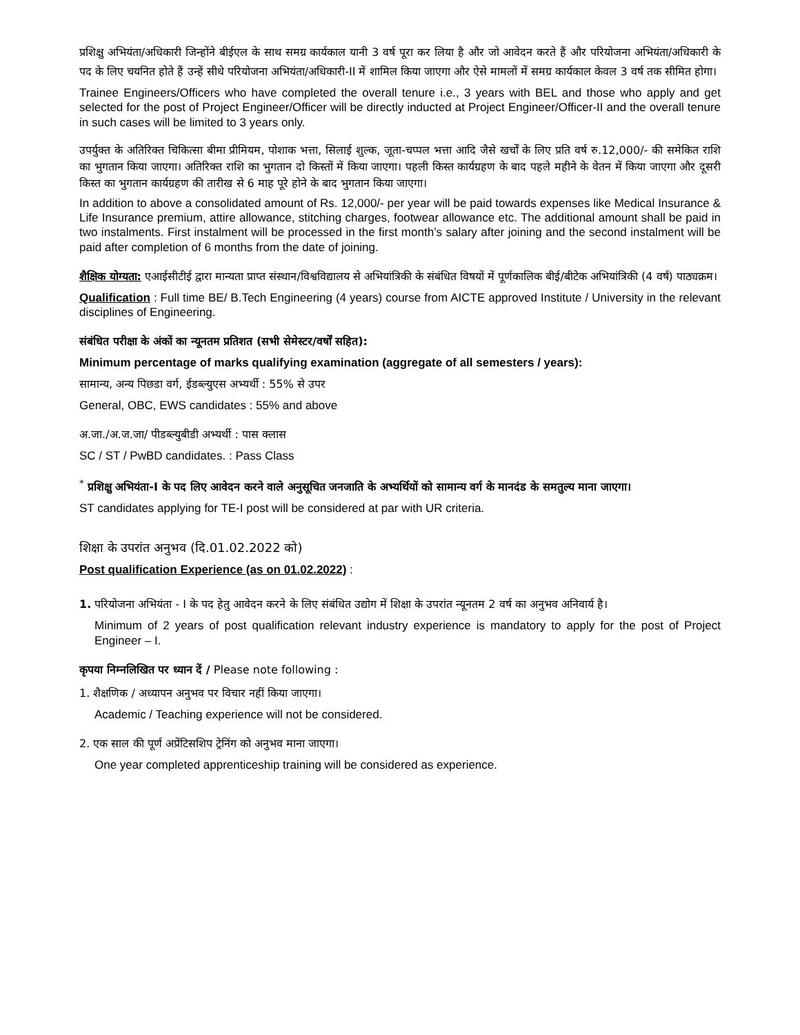प्रशिक्षु अभियंता/अधिकारी जिन्होंने बीईएल के साथ समग्र कार्यकाल यानी 3 वर्ष पूरा कर लिया है और जो आवेदन करते हैं और परियोजना अभियंता/अधिकारी के पद के लिए चयनित होते हैं उन्हें सीधे परियोजना अभियंता/अधिकारी-II में शामिल किया जाएगा और ऐसे मामलों में समग्र कार्यकाल केवल 3 वर्ष तक सीमित होगा।
Trainee Engineers/Officers who have completed the overall tenure i.e., 3 years with BEL and those who apply and get selected for the post of Project Engineer/Officer will be directly inducted at Project Engineer/Officer-II and the overall tenure in such cases will be limited to 3 years only.
उपर्युक्त के अतिरिक्त चिकित्सा बीमा प्रीमियम, पोशाक भत्ता, सिलाई शुल्क, जूता-चप्पल भत्ता आदि जैसे खर्चों के लिए प्रति वर्ष रु.12,000/- की समेकित राशि का भुगतान किया जाएगा। अतिरिक्त राशि का भुगतान दो किस्तों में किया जाएगा। पहली किस्त कार्यग्रहण के बाद पहले महीने के वेतन में किया जाएगा और दूसरी किस्त का भुगतान कार्यग्रहण की तारीख से 6 माह पूरे होने के बाद भुगतान किया जाएगा।
In addition to above a consolidated amount of Rs. 12,000/- per year will be paid towards expenses like Medical Insurance & Life Insurance premium, attire allowance, stitching charges, footwear allowance etc. The additional amount shall be paid in two instalments. First instalment will be processed in the first month’s salary after joining and the second instalment will be paid after completion of 6 months from the date of joining.
शैक्षिक योग्यता: एआईसीटीई द्वारा मान्यता प्राप्त संस्थान/विश्वविद्यालय से अभियांत्रिकी के संबंधित विषयों में पूर्णकालिक बीई/बीटेक अभियांत्रिकी (4 वर्ष) पाठ्यक्रम।
Qualification : Full time BE/ B.Tech Engineering (4 years) course from AICTE approved Institute / University in the relevant disciplines of Engineering.
संबंधित परीक्षा के अंकों का न्यूनतम प्रतिशत (सभी सेमेस्टर/वर्षों सहित):
Minimum percentage of marks qualifying examination (aggregate of all semesters / years):
सामान्य, अन्य पिछडा वर्ग, ईडब्ल्युएस अभ्यर्थी : 55% से उपर
General, OBC, EWS candidates : 55% and above
अ.जा./अ.ज.जा/ पीडब्ल्युबीडी अभ्यर्थी : पास क्लास
SC / ST / PwBD candidates. : Pass Class
<sup>*</sup> प्रशिक्षु अभियंता-I के पद लिए आवेदन करने वाले अनुसूचित जनजाति के अभ्यर्थियों को सामान्य वर्ग के मानदंड के समतुल्य माना जाएगा।
ST candidates applying for TE-I post will be considered at par with UR criteria.
शिक्षा के उपरांत अनुभव (दि.01.02.2022 को)
Post qualification Experience (as on 01.02.2022) :
1. परियोजना अभियंता - I के पद हेतु आवेदन करने के लिए संबंधित उद्योग में शिक्षा के उपरांत न्यूनतम 2 वर्ष का अनुभव अनिवार्य है।
Minimum of 2 years of post qualification relevant industry experience is mandatory to apply for the post of Project Engineer – I.
कृपया निम्नलिखित पर ध्यान दें / Please note following :
1. शैक्षणिक / अध्यापन अनुभव पर विचार नहीं किया जाएगा।
Academic / Teaching experience will not be considered.
2. एक साल की पूर्ण अप्रेंटिसशिप ट्रेनिंग को अनुभव माना जाएगा।
One year completed apprenticeship training will be considered as experience.